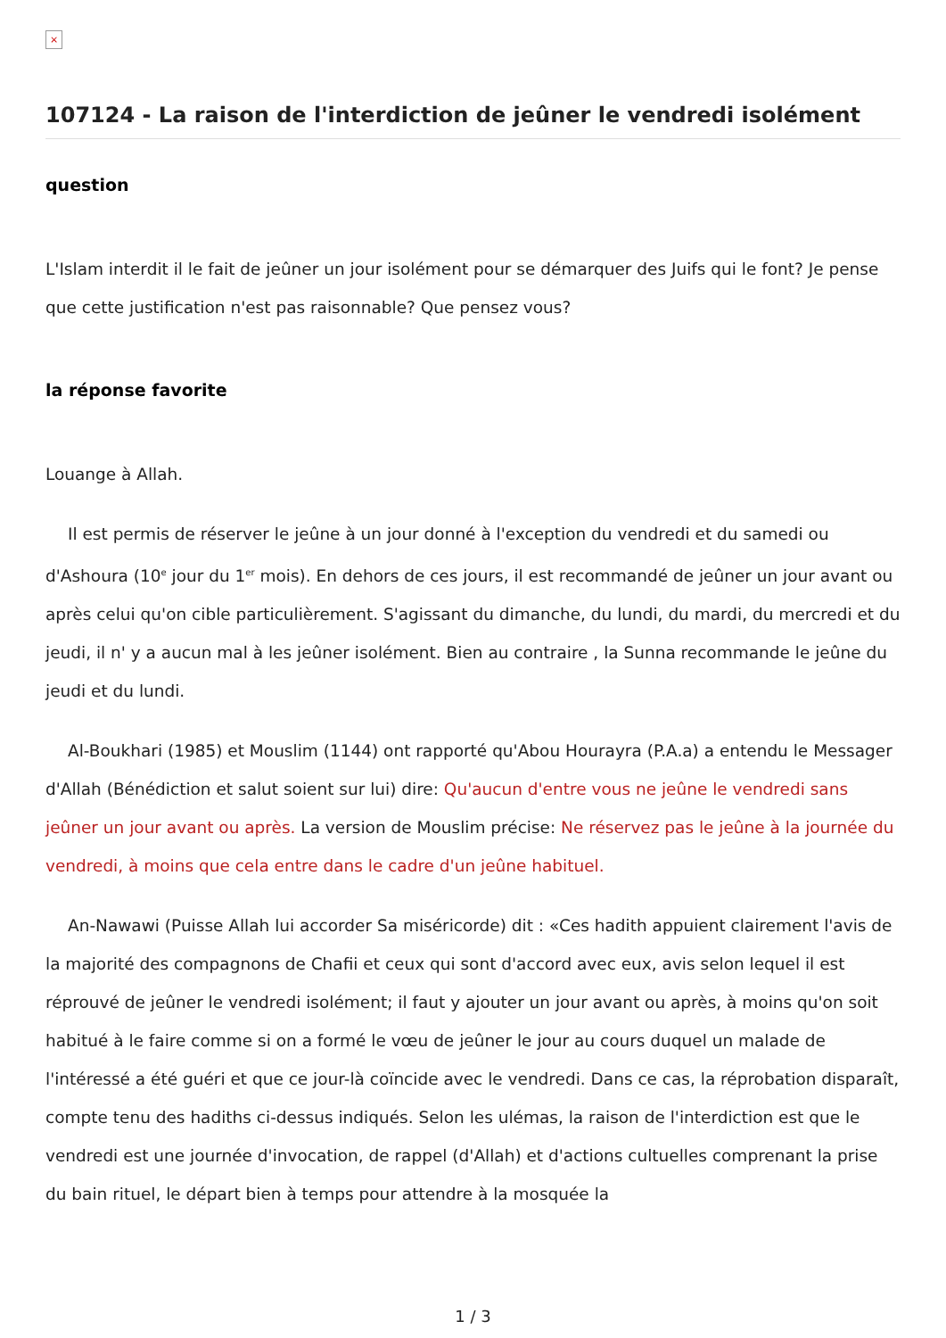×
107124 - La raison de l'interdiction de jeûner le vendredi isolément
question
L'Islam interdit il le fait de jeûner un jour isolément pour se démarquer des Juifs qui le font? Je pense que cette justification n'est pas raisonnable? Que pensez vous?
la réponse favorite
Louange à Allah.
Il est permis de réserver le jeûne à un jour donné à l'exception du vendredi et du samedi ou d'Ashoura (10<sup>e</sup> jour du 1<sup>er</sup> mois). En dehors de ces jours, il est recommandé de jeûner un jour avant ou après celui qu'on cible particulièrement. S'agissant du dimanche, du lundi, du mardi, du mercredi et du jeudi, il n' y a aucun mal à les jeûner isolément. Bien au contraire , la Sunna recommande le jeûne du jeudi et du lundi.
Al-Boukhari (1985) et Mouslim (1144) ont rapporté qu'Abou Hourayra (P.A.a) a entendu le Messager d'Allah (Bénédiction et salut soient sur lui) dire: Qu'aucun d'entre vous ne jeûne le vendredi sans jeûner un jour avant ou après. La version de Mouslim précise: Ne réservez pas le jeûne à la journée du vendredi, à moins que cela entre dans le cadre d'un jeûne habituel.
An-Nawawi (Puisse Allah lui accorder Sa miséricorde) dit : «Ces hadith appuient clairement l'avis de la majorité des compagnons de Chafii et ceux qui sont d'accord avec eux, avis selon lequel il est réprouvé de jeûner le vendredi isolément; il faut y ajouter un jour avant ou après, à moins qu'on soit habitué à le faire comme si on a formé le vœu de jeûner le jour au cours duquel un malade de l'intéressé a été guéri et que ce jour-là coïncide avec le vendredi. Dans ce cas, la réprobation disparaît, compte tenu des hadiths ci-dessus indiqués. Selon les ulémas, la raison de l'interdiction est que le vendredi est une journée d'invocation, de rappel (d'Allah) et d'actions cultuelles comprenant la prise du bain rituel, le départ bien à temps pour attendre à la mosquée la
1 / 3